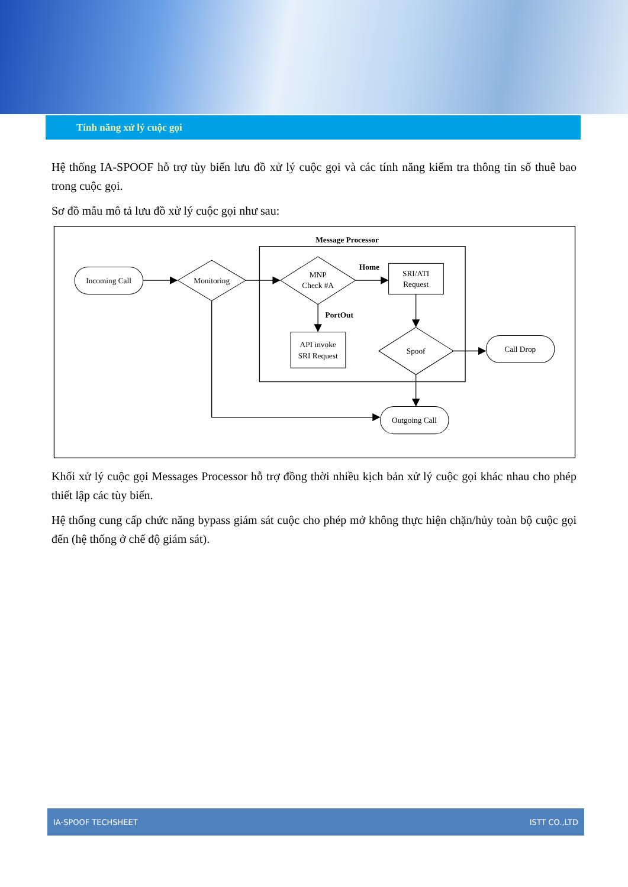Tính năng xử lý cuộc gọi
Hệ thống IA-SPOOF hỗ trợ tùy biến lưu đồ xử lý cuộc gọi và các tính năng kiểm tra thông tin số thuê bao trong cuộc gọi.
Sơ đồ mẫu mô tả lưu đồ xử lý cuộc gọi như sau:
Message Processor
Incoming Call
Monitoring
MNP
Check #A
SRI/ATI
Request
Home
PortOut
API invoke
SRI Request
Spoof
Call Drop
Outgoing Call
Khối xử lý cuộc gọi Messages Processor hỗ trợ đồng thời nhiều kịch bản xử lý cuộc gọi khác nhau cho phép thiết lập các tùy biến.
Hệ thống cung cấp chức năng bypass giám sát cuộc cho phép mở không thực hiện chặn/hủy toàn bộ cuộc gọi đến (hệ thống ở chế độ giám sát).
IA-SPOOF TECHSHEET ISTT CO.,LTD